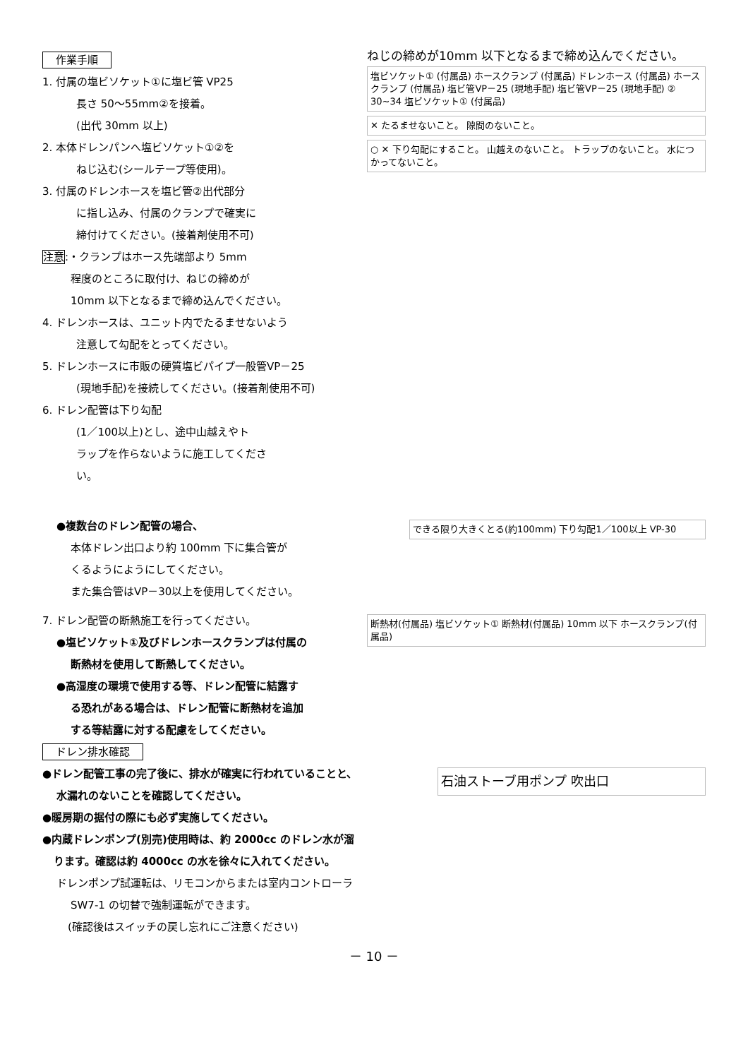作業手順
1. 付属の塩ビソケット①に塩ビ管 VP25
長さ 50〜55mm②を接着。
(出代 30mm 以上)
2. 本体ドレンパンへ塩ビソケット①②を
ねじ込む(シールテープ等使用)。
3. 付属のドレンホースを塩ビ管②出代部分
に指し込み、付属のクランプで確実に
締付けてください。(接着剤使用不可)
注意:・クランプはホース先端部より 5mm
程度のところに取付け、ねじの締めが
10mm 以下となるまで締め込んでください。
4. ドレンホースは、ユニット内でたるませないよう
注意して勾配をとってください。
5. ドレンホースに市販の硬質塩ビパイプ一般管VP－25
(現地手配)を接続してください。(接着剤使用不可)
6. ドレン配管は下り勾配
(1／100以上)とし、途中山越えやト
ラップを作らないように施工してくださ
い。
ねじの締めが10mm 以下となるまで締め込んでください。
塩ビソケット① (付属品) ホースクランプ (付属品) ドレンホース (付属品) ホースクランプ (付属品) 塩ビ管VP－25 (現地手配) 塩ビ管VP－25 (現地手配) ② 30~34 塩ビソケット① (付属品)
✕ たるませないこと。 隙間のないこと。
○ ✕ 下り勾配にすること。 山越えのないこと。 トラップのないこと。 水につかってないこと。
●複数台のドレン配管の場合、
本体ドレン出口より約 100mm 下に集合管が
くるようにようにしてください。
また集合管はVP－30以上を使用してください。
できる限り大きくとる(約100mm) 下り勾配1／100以上 VP-30
7. ドレン配管の断熱施工を行ってください。
●塩ビソケット①及びドレンホースクランプは付属の
断熱材を使用して断熱してください。
●高湿度の環境で使用する等、ドレン配管に結露す
る恐れがある場合は、ドレン配管に断熱材を追加
する等結露に対する配慮をしてください。
ドレン排水確認
断熱材(付属品) 塩ビソケット① 断熱材(付属品) 10mm 以下 ホースクランプ(付属品)
●ドレン配管工事の完了後に、排水が確実に行われていることと、
水漏れのないことを確認してください。
●暖房期の据付の際にも必ず実施してください。
●内蔵ドレンポンプ(別売)使用時は、約 2000cc のドレン水が溜
ります。確認は約 4000cc の水を徐々に入れてください。
ドレンポンプ試運転は、リモコンからまたは室内コントローラ
SW7-1 の切替で強制運転ができます。
(確認後はスイッチの戻し忘れにご注意ください)
石油ストーブ用ポンプ 吹出口
－ 10 －